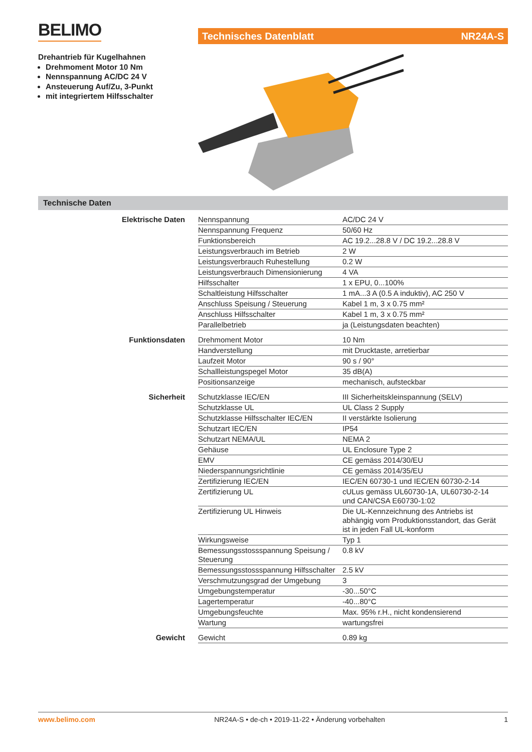BELIMO Technisches Datenblatt NR24A-S
Drehantrieb für Kugelhahnen
Drehmoment Motor 10 Nm
Nennspannung AC/DC 24 V
Ansteuerung Auf/Zu, 3-Punkt
mit integriertem Hilfsschalter
Technische Daten
| Elektrische Daten | Nennspannung | AC/DC 24 V |
| | Nennspannung Frequenz | 50/60 Hz |
| | Funktionsbereich | AC 19.2...28.8 V / DC 19.2...28.8 V |
| | Leistungsverbrauch im Betrieb | 2 W |
| | Leistungsverbrauch Ruhestellung | 0.2 W |
| | Leistungsverbrauch Dimensionierung | 4 VA |
| | Hilfsschalter | 1 x EPU, 0...100% |
| | Schaltleistung Hilfsschalter | 1 mA...3 A (0.5 A induktiv), AC 250 V |
| | Anschluss Speisung / Steuerung | Kabel 1 m, 3 x 0.75 mm² |
| | Anschluss Hilfsschalter | Kabel 1 m, 3 x 0.75 mm² |
| | Parallelbetrieb | ja (Leistungsdaten beachten) |
| Funktionsdaten | Drehmoment Motor | 10 Nm |
| | Handverstellung | mit Drucktaste, arretierbar |
| | Laufzeit Motor | 90 s / 90° |
| | Schallleistungspegel Motor | 35 dB(A) |
| | Positionsanzeige | mechanisch, aufsteckbar |
| Sicherheit | Schutzklasse IEC/EN | III Sicherheitskleinspannung (SELV) |
| | Schutzklasse UL | UL Class 2 Supply |
| | Schutzklasse Hilfsschalter IEC/EN | II verstärkte Isolierung |
| | Schutzart IEC/EN | IP54 |
| | Schutzart NEMA/UL | NEMA 2 |
| | Gehäuse | UL Enclosure Type 2 |
| | EMV | CE gemäss 2014/30/EU |
| | Niederspannungsrichtlinie | CE gemäss 2014/35/EU |
| | Zertifizierung IEC/EN | IEC/EN 60730-1 und IEC/EN 60730-2-14 |
| | Zertifizierung UL | cULus gemäss UL60730-1A, UL60730-2-14 und CAN/CSA E60730-1:02 |
| | Zertifizierung UL Hinweis | Die UL-Kennzeichnung des Antriebs ist abhängig vom Produktionsstandort, das Gerät ist in jeden Fall UL-konform |
| | Wirkungsweise | Typ 1 |
| | Bemessungsstossspannung Speisung / Steuerung | 0.8 kV |
| | Bemessungsstossspannung Hilfsschalter | 2.5 kV |
| | Verschmutzungsgrad der Umgebung | 3 |
| | Umgebungstemperatur | -30...50°C |
| | Lagertemperatur | -40...80°C |
| | Umgebungsfeuchte | Max. 95% r.H., nicht kondensierend |
| | Wartung | wartungsfrei |
| Gewicht | Gewicht | 0.89 kg |
www.belimo.com NR24A-S • de-ch • 2019-11-22 • Änderung vorbehalten 1